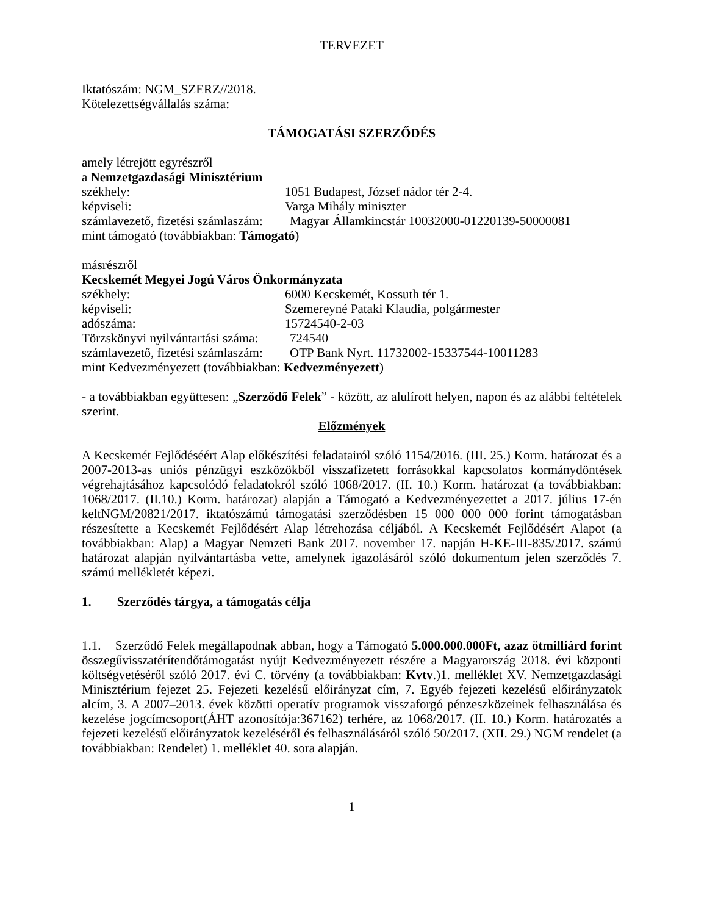TERVEZET
Iktatószám: NGM_SZERZ//2018.
Kötelezettségvállalás száma:
TÁMOGATÁSI SZERZŐDÉS
amely létrejött egyrészről
a Nemzetgazdasági Minisztérium
székhely: 1051 Budapest, József nádor tér 2-4.
képviseli: Varga Mihály miniszter
számlavezető, fizetési számlaszám: Magyar Államkincstár 10032000-01220139-50000081
mint támogató (továbbiakban: Támogató)
másrészről
Kecskemét Megyei Jogú Város Önkormányzata
székhely: 6000 Kecskemét, Kossuth tér 1.
képviseli: Szemereyné Pataki Klaudia, polgármester
adószáma: 15724540-2-03
Törzskönyvi nyilvántartási száma: 724540
számlavezető, fizetési számlaszám: OTP Bank Nyrt. 11732002-15337544-10011283
mint Kedvezményezett (továbbiakban: Kedvezményezett)
- a továbbiakban együttesen: „Szerződő Felek” - között, az alulírott helyen, napon és az alábbi feltételek szerint.
Előzmények
A Kecskemét Fejlődéséért Alap előkészítési feladatairól szóló 1154/2016. (III. 25.) Korm. határozat és a 2007-2013-as uniós pénzügyi eszközökből visszafizetett forrásokkal kapcsolatos kormánydöntések végrehajtásához kapcsolódó feladatokról szóló 1068/2017. (II. 10.) Korm. határozat (a továbbiakban: 1068/2017. (II.10.) Korm. határozat) alapján a Támogató a Kedvezményezettet a 2017. július 17-én keltNGM/20821/2017. iktatószámú támogatási szerződésben 15 000 000 000 forint támogatásban részesítette a Kecskemét Fejlődésért Alap létrehozása céljából. A Kecskemét Fejlődésért Alapot (a továbbiakban: Alap) a Magyar Nemzeti Bank 2017. november 17. napján H-KE-III-835/2017. számú határozat alapján nyilvántartásba vette, amelynek igazolásáról szóló dokumentum jelen szerződés 7. számú mellékletét képezi.
1. Szerződés tárgya, a támogatás célja
1.1. Szerződő Felek megállapodnak abban, hogy a Támogató 5.000.000.000Ft, azaz ötmilliárd forint összegűvisszatérítendőtámogatást nyújt Kedvezményezett részére a Magyarország 2018. évi központi költségvetéséről szóló 2017. évi C. törvény (a továbbiakban: Kvtv.)1. melléklet XV. Nemzetgazdasági Minisztérium fejezet 25. Fejezeti kezelésű előirányzat cím, 7. Egyéb fejezeti kezelésű előirányzatok alcím, 3. A 2007–2013. évek közötti operatív programok visszaforgó pénzeszközeinek felhasználása és kezelése jogcímcsoport(ÁHT azonosítója:367162) terhére, az 1068/2017. (II. 10.) Korm. határozatés a fejezeti kezelésű előirányzatok kezeléséről és felhasználásáról szóló 50/2017. (XII. 29.) NGM rendelet (a továbbiakban: Rendelet) 1. melléklet 40. sora alapján.
1